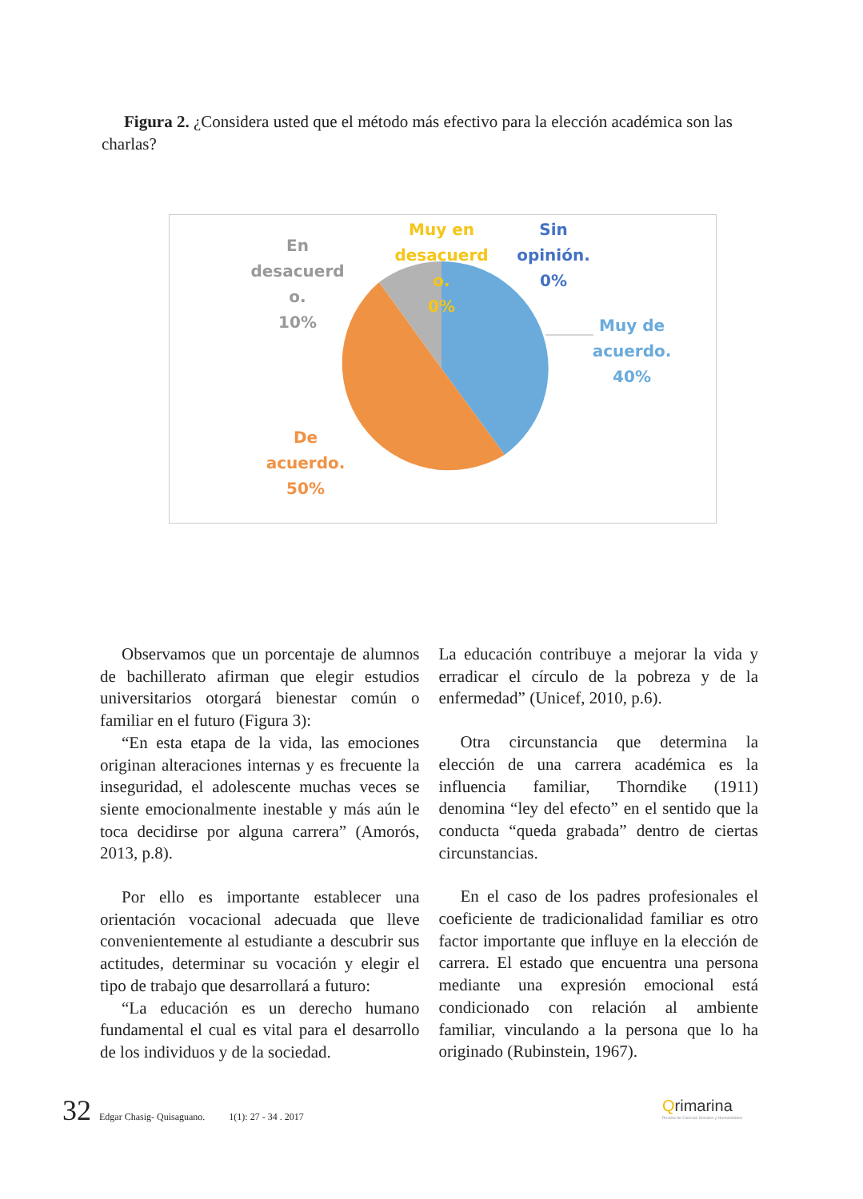Figura 2. ¿Considera usted que el método más efectivo para la elección académica son las charlas?
En desacuerd o. 10%
Muy en desacuerd o. 0%
Sin opinión. 0%
Muy de acuerdo. 40%
De acuerdo. 50%
Observamos que un porcentaje de alumnos de bachillerato afirman que elegir estudios universitarios otorgará bienestar común o familiar en el futuro (Figura 3):
“En esta etapa de la vida, las emociones originan alteraciones internas y es frecuente la inseguridad, el adolescente muchas veces se siente emocionalmente inestable y más aún le toca decidirse por alguna carrera” (Amorós, 2013, p.8).
Por ello es importante establecer una orientación vocacional adecuada que lleve convenientemente al estudiante a descubrir sus actitudes, determinar su vocación y elegir el tipo de trabajo que desarrollará a futuro:
“La educación es un derecho humano fundamental el cual es vital para el desarrollo de los individuos y de la sociedad.
La educación contribuye a mejorar la vida y erradicar el círculo de la pobreza y de la enfermedad” (Unicef, 2010, p.6).
Otra circunstancia que determina la elección de una carrera académica es la influencia familiar, Thorndike (1911) denomina “ley del efecto” en el sentido que la conducta “queda grabada” dentro de ciertas circunstancias.
En el caso de los padres profesionales el coeficiente de tradicionalidad familiar es otro factor importante que influye en la elección de carrera. El estado que encuentra una persona mediante una expresión emocional está condicionado con relación al ambiente familiar, vinculando a la persona que lo ha originado (Rubinstein, 1967).
32 Edgar Chasig- Quisaguano. 1(1): 27 - 34 . 2017
Qrimarina
Revista de Ciencias Sociales y Humanidades